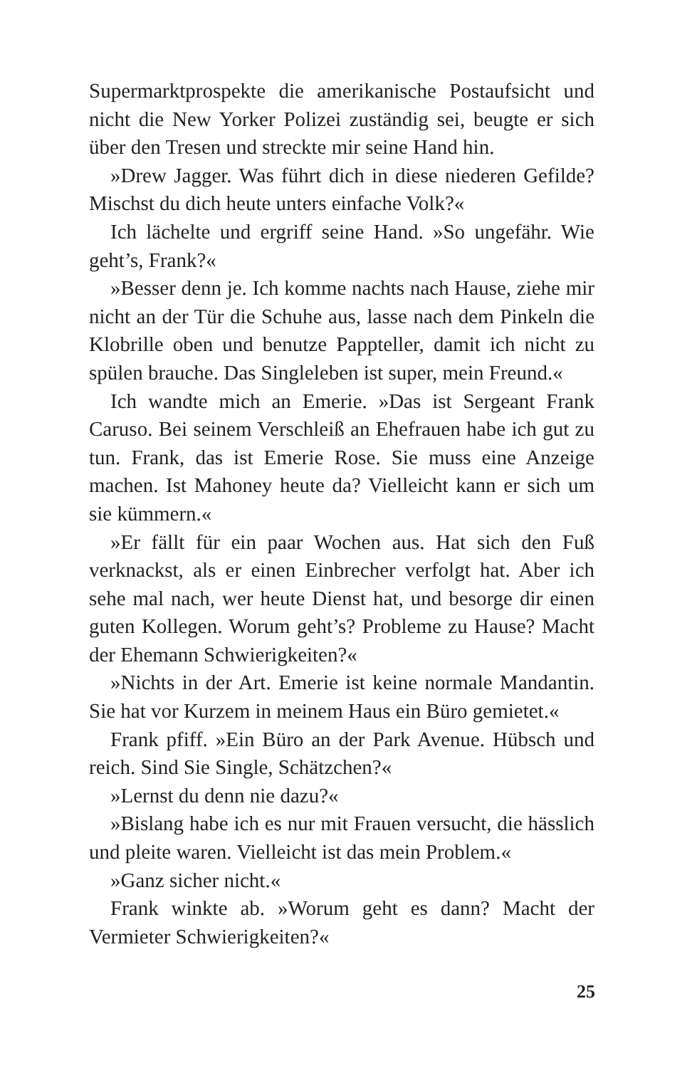Supermarktprospekte die amerikanische Postaufsicht und nicht die New Yorker Polizei zuständig sei, beugte er sich über den Tresen und streckte mir seine Hand hin.
»Drew Jagger. Was führt dich in diese niederen Gefilde? Mischst du dich heute unters einfache Volk?«
Ich lächelte und ergriff seine Hand. »So ungefähr. Wie geht’s, Frank?«
»Besser denn je. Ich komme nachts nach Hause, ziehe mir nicht an der Tür die Schuhe aus, lasse nach dem Pinkeln die Klobrille oben und benutze Pappteller, damit ich nicht zu spülen brauche. Das Singleleben ist super, mein Freund.«
Ich wandte mich an Emerie. »Das ist Sergeant Frank Caruso. Bei seinem Verschleiß an Ehefrauen habe ich gut zu tun. Frank, das ist Emerie Rose. Sie muss eine Anzeige machen. Ist Mahoney heute da? Vielleicht kann er sich um sie kümmern.«
»Er fällt für ein paar Wochen aus. Hat sich den Fuß verknackst, als er einen Einbrecher verfolgt hat. Aber ich sehe mal nach, wer heute Dienst hat, und besorge dir einen guten Kollegen. Worum geht’s? Probleme zu Hause? Macht der Ehemann Schwierigkeiten?«
»Nichts in der Art. Emerie ist keine normale Mandantin. Sie hat vor Kurzem in meinem Haus ein Büro gemietet.«
Frank pfiff. »Ein Büro an der Park Avenue. Hübsch und reich. Sind Sie Single, Schätzchen?«
»Lernst du denn nie dazu?«
»Bislang habe ich es nur mit Frauen versucht, die hässlich und pleite waren. Vielleicht ist das mein Problem.«
»Ganz sicher nicht.«
Frank winkte ab. »Worum geht es dann? Macht der Vermieter Schwierigkeiten?«
25